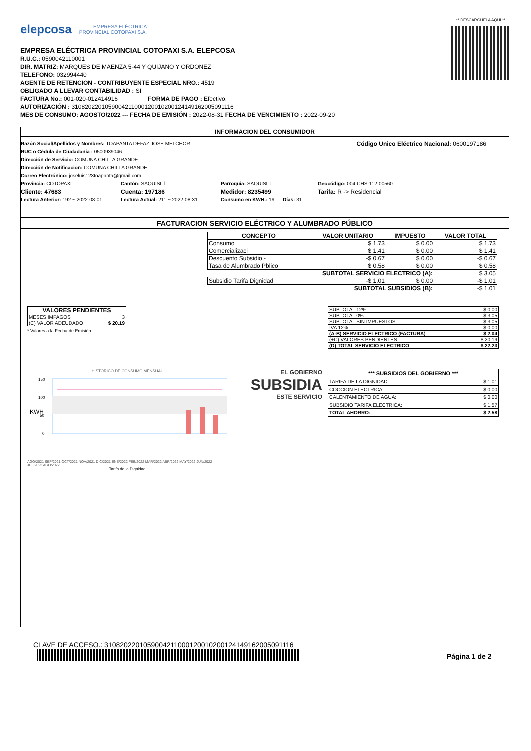elepcosa EMPRESA ELÉCTRICA
PROVINCIAL COTOPAXI S.A.
** DESCARGUELA AQUI **
EMPRESA ELÉCTRICA PROVINCIAL COTOPAXI S.A. ELEPCOSA
R.U.C.: 0590042110001
DIR. MATRIZ: MARQUES DE MAENZA 5-44 Y QUIJANO Y ORDONEZ
TELEFONO: 032994440
AGENTE DE RETENCION - CONTRIBUYENTE ESPECIAL NRO.: 4519
OBLIGADO A LLEVAR CONTABILIDAD : SI
FACTURA No.: 001-020-012414916 FORMA DE PAGO : Efectivo.
AUTORIZACIÓN : 3108202201059004211000120010200124149162005091116
MES DE CONSUMO: AGOSTO/2022 --- FECHA DE EMISIÓN : 2022-08-31 FECHA DE VENCIMIENTO : 2022-09-20
INFORMACION DEL CONSUMIDOR
Razón Social/Apellidos y Nombres: TOAPANTA DEFAZ JOSE MELCHOR Código Unico Eléctrico Nacional: 0600197186
RUC o Cédula de Ciudadanía : 0500939046
Dirección de Servicio: COMUNA CHILLA GRANDE
Dirección de Notificacion: COMUNA CHILLA GRANDE
Correo Electrónico: joseluis123toapanta@gmail.com
Provincia: COTOPAXI Cantón: SAQUISILÍ Parroquia: SAQUISILI Geocódigo: 004-CHS-112-00560 Cliente: 47683 Cuenta: 197186 Medidor: 8235499 Tarifa: R -> Residencial Lectura Anterior: 192 ~ 2022-08-01 Lectura Actual: 211 ~ 2022-08-31 Consumo en KWH.: 19 Días: 31
FACTURACION SERVICIO ELÉCTRICO Y ALUMBRADO PÚBLICO
| CONCEPTO | VALOR UNITARIO | IMPUESTO | VALOR TOTAL |
| --- | --- | --- | --- |
| Consumo | $ 1.73 | $ 0.00 | $ 1.73 |
| Comercializaci | $ 1.41 | $ 0.00 | $ 1.41 |
| Descuento Subsidio - | -$ 0.67 | $ 0.00 | -$ 0.67 |
| Tasa de Alumbrado Pblico | $ 0.58 | $ 0.00 | $ 0.58 |
| SUBTOTAL SERVICIO ELECTRICO (A): | | | $ 3.05 |
| Subsidio Tarifa Dignidad | -$ 1.01 | $ 0.00 | -$ 1.01 |
| SUBTOTAL SUBSIDIOS (B): | | | -$ 1.01 |
| VALORES PENDIENTES | |
| --- | --- |
| MESES IMPAGOS | 3 |
| (C) VALOR ADEUDADO | $ 20.19 |
* Valores a la Fecha de Emisión
| SUBTOTAL 12% | $ 0.00 |
| SUBTOTAL 0% | $ 3.05 |
| SUBTOTAL SIN IMPUESTOS | $ 3.05 |
| IVA 12% | $ 0.00 |
| (A-B) SERVICIO ELECTRICO (FACTURA) | $ 2.04 |
| (+C) VALORES PENDIENTES | $ 20.19 |
| (D) TOTAL SERVICIO ELECTRICO | $ 22.23 |
HISTORICO DE CONSUMO MENSUAL
KWH
150
100
50
0
AGO/2021 SEP/2021 OCT/2021 NOV/2021 DIC/2021 ENE/2022 FEB/2022 MAR/2022 ABR/2022 MAY/2022 JUN/2022 JUL/2022 AGO/2022
Tarifa de la Dignidad
EL GOBIERNO
SUBSIDIA
ESTE SERVICIO
| *** SUBSIDIOS DEL GOBIERNO *** | |
| --- | --- |
| TARIFA DE LA DIGNIDAD | $ 1.01 |
| COCCION ELECTRICA: | $ 0.00 |
| CALENTAMIENTO DE AGUA: | $ 0.00 |
| SUBSIDIO TARIFA ELECTRICA: | $ 1.57 |
| TOTAL AHORRO: | $ 2.58 |
CLAVE DE ACCESO.: 3108202201059004211000120010200124149162005091116
Página 1 de 2